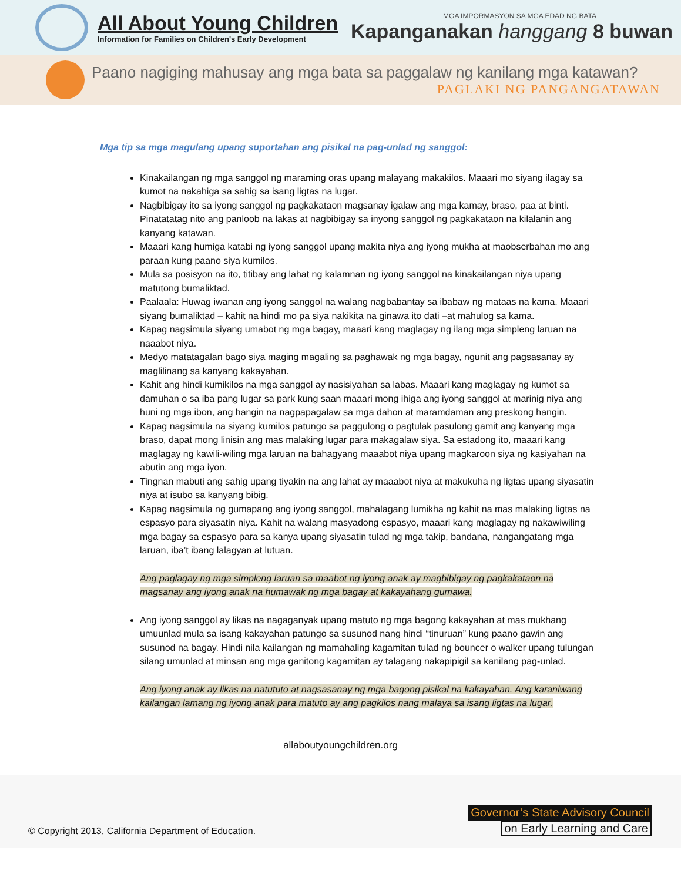All About Young Children
Information for Families on Children's Early Development
MGA IMPORMASYON SA MGA EDAD NG BATA
Kapanganakan hanggang 8 buwan
Paano nagiging mahusay ang mga bata sa paggalaw ng kanilang mga katawan?
PAGLAKI NG PANGANGATAWAN
Mga tip sa mga magulang upang suportahan ang pisikal na pag-unlad ng sanggol:
Kinakailangan ng mga sanggol ng maraming oras upang malayang makakilos. Maaari mo siyang ilagay sa kumot na nakahiga sa sahig sa isang ligtas na lugar.
Nagbibigay ito sa iyong sanggol ng pagkakataon magsanay igalaw ang mga kamay, braso, paa at binti. Pinatatatag nito ang panloob na lakas at nagbibigay sa inyong sanggol ng pagkakataon na kilalanin ang kanyang katawan.
Maaari kang humiga katabi ng iyong sanggol upang makita niya ang iyong mukha at maobserbahan mo ang paraan kung paano siya kumilos.
Mula sa posisyon na ito, titibay ang lahat ng kalamnan ng iyong sanggol na kinakailangan niya upang matutong bumaliktad.
Paalaala: Huwag iwanan ang iyong sanggol na walang nagbabantay sa ibabaw ng mataas na kama. Maaari siyang bumaliktad – kahit na hindi mo pa siya nakikita na ginawa ito dati –at mahulog sa kama.
Kapag nagsimula siyang umabot ng mga bagay, maaari kang maglagay ng ilang mga simpleng laruan na naaabot niya.
Medyo matatagalan bago siya maging magaling sa paghawak ng mga bagay, ngunit ang pagsasanay ay maglilinang sa kanyang kakayahan.
Kahit ang hindi kumikilos na mga sanggol ay nasisiyahan sa labas. Maaari kang maglagay ng kumot sa damuhan o sa iba pang lugar sa park kung saan maaari mong ihiga ang iyong sanggol at marinig niya ang huni ng mga ibon, ang hangin na nagpapagalaw sa mga dahon at maramdaman ang preskong hangin.
Kapag nagsimula na siyang kumilos patungo sa paggulong o pagtulak pasulong gamit ang kanyang mga braso, dapat mong linisin ang mas malaking lugar para makagalaw siya. Sa estadong ito, maaari kang maglagay ng kawili-wiling mga laruan na bahagyang maaabot niya upang magkaroon siya ng kasiyahan na abutin ang mga iyon.
Tingnan mabuti ang sahig upang tiyakin na ang lahat ay maaabot niya at makukuha ng ligtas upang siyasatin niya at isubo sa kanyang bibig.
Kapag nagsimula ng gumapang ang iyong sanggol, mahalagang lumikha ng kahit na mas malaking ligtas na espasyo para siyasatin niya. Kahit na walang masyadong espasyo, maaari kang maglagay ng nakawiwiling mga bagay sa espasyo para sa kanya upang siyasatin tulad ng mga takip, bandana, nangangatang mga laruan, iba’t ibang lalagyan at lutuan.
Ang paglagay ng mga simpleng laruan sa maabot ng iyong anak ay magbibigay ng pagkakataon na magsanay ang iyong anak na humawak ng mga bagay at kakayahang gumawa.
Ang iyong sanggol ay likas na nagaganyak upang matuto ng mga bagong kakayahan at mas mukhang umuunlad mula sa isang kakayahan patungo sa susunod nang hindi “tinuruan” kung paano gawin ang susunod na bagay. Hindi nila kailangan ng mamahaling kagamitan tulad ng bouncer o walker upang tulungan silang umunlad at minsan ang mga ganitong kagamitan ay talagang nakapipigil sa kanilang pag-unlad.
Ang iyong anak ay likas na natututo at nagsasanay ng mga bagong pisikal na kakayahan. Ang karaniwang kailangan lamang ng iyong anak para matuto ay ang pagkilos nang malaya sa isang ligtas na lugar.
allaboutyoungchildren.org
© Copyright 2013, California Department of Education.
Governor’s State Advisory Council
on Early Learning and Care